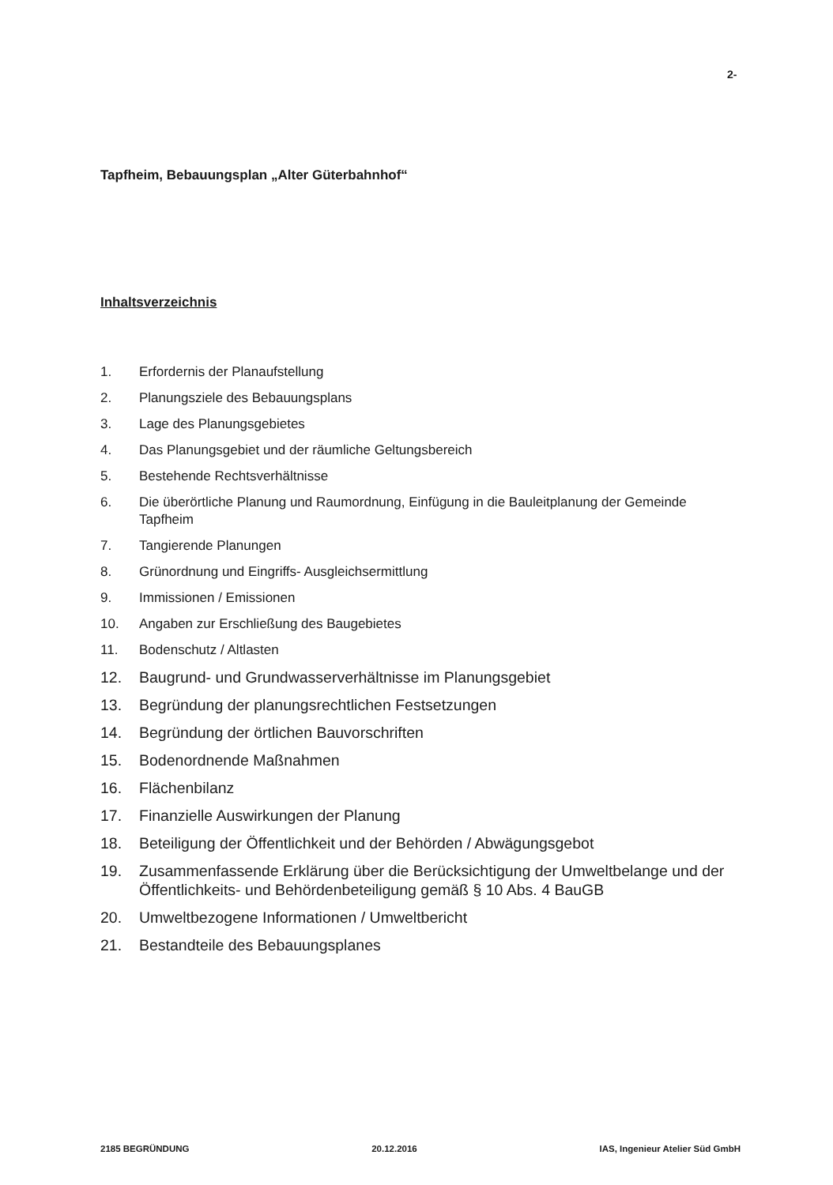2-
Tapfheim, Bebauungsplan „Alter Güterbahnhof“
Inhaltsverzeichnis
1. Erfordernis der Planaufstellung
2. Planungsziele des Bebauungsplans
3. Lage des Planungsgebietes
4. Das Planungsgebiet und der räumliche Geltungsbereich
5. Bestehende Rechtsverhältnisse
6. Die überörtliche Planung und Raumordnung, Einfügung in die Bauleitplanung der Gemeinde Tapfheim
7. Tangierende Planungen
8. Grünordnung und Eingriffs- Ausgleichsermittlung
9. Immissionen / Emissionen
10. Angaben zur Erschließung des Baugebietes
11. Bodenschutz / Altlasten
12. Baugrund- und Grundwasserverhältnisse im Planungsgebiet
13. Begründung der planungsrechtlichen Festsetzungen
14. Begründung der örtlichen Bauvorschriften
15. Bodenordnende Maßnahmen
16. Flächenbilanz
17. Finanzielle Auswirkungen der Planung
18. Beteiligung der Öffentlichkeit und der Behörden / Abwägungsgebot
19. Zusammenfassende Erklärung über die Berücksichtigung der Umweltbelange und der Öffentlichkeits- und Behördenbeteiligung gemäß § 10 Abs. 4 BauGB
20. Umweltbezogene Informationen / Umweltbericht
21. Bestandteile des Bebauungsplanes
2185 BEGRÜNDUNG 20.12.2016 IAS, Ingenieur Atelier Süd GmbH